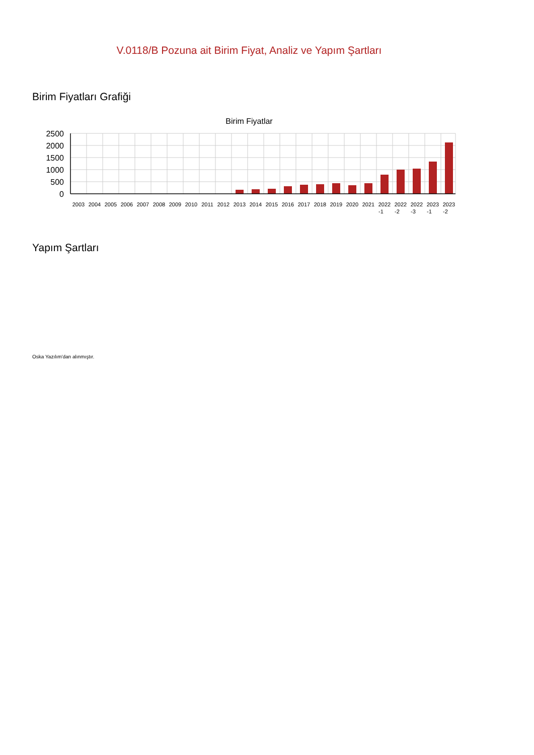V.0118/B Pozuna ait Birim Fiyat, Analiz ve Yapım Şartları
Birim Fiyatları Grafiği
Birim Fiyatlar
2500
2000
1500
1000
500
0
2003
2004
2005
2006
2007
2008
2009
2010
2011
2012
2013
2014
2015
2016
2017
2018
2019
2020
2021
2022
2022
2022
2023
2023
-1
-2
-3
-1
-2
Yapım Şartları
Oska Yazılım'dan alınmıştır.